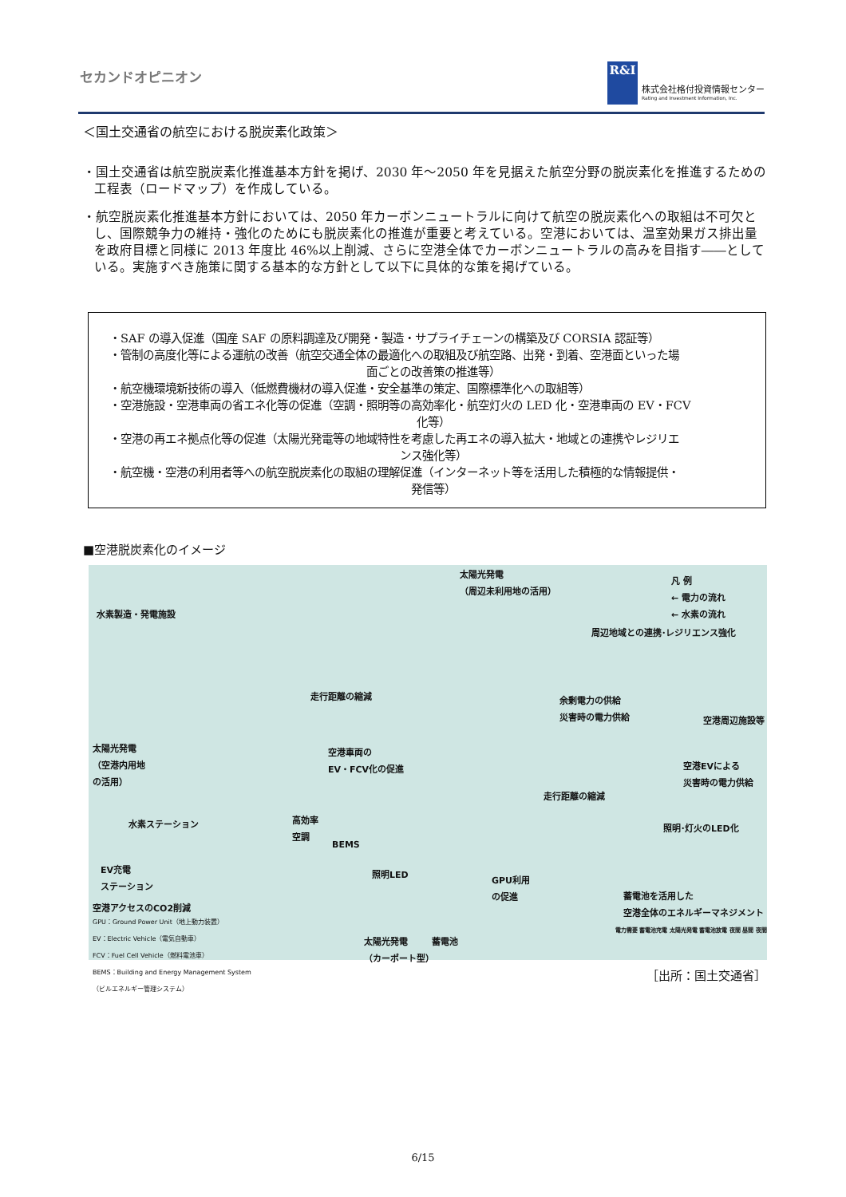セカンドオピニオン
R&I
株式会社格付投資情報センター
Rating and Investment Information, Inc.
＜国土交通省の航空における脱炭素化政策＞
・国土交通省は航空脱炭素化推進基本方針を掲げ、2030 年～2050 年を見据えた航空分野の脱炭素化を推進するための工程表（ロードマップ）を作成している。
・航空脱炭素化推進基本方針においては、2050 年カーボンニュートラルに向けて航空の脱炭素化への取組は不可欠とし、国際競争力の維持・強化のためにも脱炭素化の推進が重要と考えている。空港においては、温室効果ガス排出量を政府目標と同様に 2013 年度比 46%以上削減、さらに空港全体でカーボンニュートラルの高みを目指す――としている。実施すべき施策に関する基本的な方針として以下に具体的な策を掲げている。
・SAF の導入促進（国産 SAF の原料調達及び開発・製造・サプライチェーンの構築及び CORSIA 認証等）
・管制の高度化等による運航の改善（航空交通全体の最適化への取組及び航空路、出発・到着、空港面といった場
面ごとの改善策の推進等）
・航空機環境新技術の導入（低燃費機材の導入促進・安全基準の策定、国際標準化への取組等）
・空港施設・空港車両の省エネ化等の促進（空調・照明等の高効率化・航空灯火の LED 化・空港車両の EV・FCV
化等）
・空港の再エネ拠点化等の促進（太陽光発電等の地域特性を考慮した再エネの導入拡大・地域との連携やレジリエ
ンス強化等）
・航空機・空港の利用者等への航空脱炭素化の取組の理解促進（インターネット等を活用した積極的な情報提供・
発信等）
■空港脱炭素化のイメージ
太陽光発電
（周辺未利用地の活用） 凡 例
← 電力の流れ
← 水素の流れ
水素製造・発電施設
周辺地域との連携･レジリエンス強化
走行距離の縮減 余剰電力の供給
災害時の電力供給
空港周辺施設等
太陽光発電
（空港内用地
の活用）
空港車両の
EV・FCV化の促進 空港EVによる
災害時の電力供給
走行距離の縮減
水素ステーション 高効率
空調 照明･灯火のLED化
BEMS
照明LED EV充電
ステーション GPU利用
の促進
蓄電池を活用した
空港全体のエネルギーマネジメント 空港アクセスのCO2削減
GPU：Ground Power Unit（地上動力装置）
EV：Electric Vehicle（電気自動車）
FCV：Fuel Cell Vehicle（燃料電池車）
BEMS：Building and Energy Management System
（ビルエネルギー管理システム）
太陽光発電
（カーポート型）
蓄電池
電力需要 蓄電池充電 太陽光発電 蓄電池放電 夜間 昼間 夜間
［出所：国土交通省］
6/15